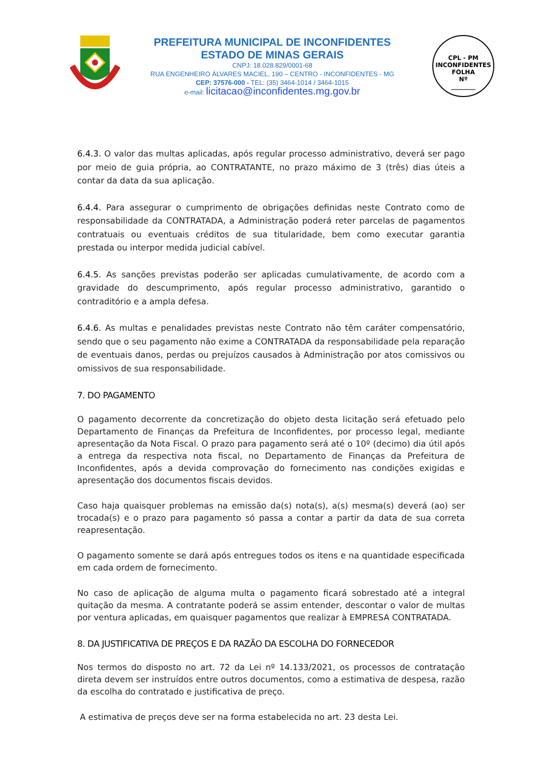PREFEITURA MUNICIPAL DE INCONFIDENTES
ESTADO DE MINAS GERAIS
CNPJ: 18.028.829/0001-68
RUA ENGENHEIRO ÁLVARES MACIEL, 190 – CENTRO - INCONFIDENTES - MG
CEP: 37576-000 - TEL: (35) 3464-1014 / 3464-1015
e-mail: licitacao@inconfidentes.mg.gov.br
CPL - PM INCONFIDENTES
FOLHA
Nº
________
6.4.3. O valor das multas aplicadas, após regular processo administrativo, deverá ser pago por meio de guia própria, ao CONTRATANTE, no prazo máximo de 3 (três) dias úteis a contar da data da sua aplicação.
6.4.4. Para assegurar o cumprimento de obrigações definidas neste Contrato como de responsabilidade da CONTRATADA, a Administração poderá reter parcelas de pagamentos contratuais ou eventuais créditos de sua titularidade, bem como executar garantia prestada ou interpor medida judicial cabível.
6.4.5. As sanções previstas poderão ser aplicadas cumulativamente, de acordo com a gravidade do descumprimento, após regular processo administrativo, garantido o contraditório e a ampla defesa.
6.4.6. As multas e penalidades previstas neste Contrato não têm caráter compensatório, sendo que o seu pagamento não exime a CONTRATADA da responsabilidade pela reparação de eventuais danos, perdas ou prejuízos causados à Administração por atos comissivos ou omissivos de sua responsabilidade.
7. DO PAGAMENTO
O pagamento decorrente da concretização do objeto desta licitação será efetuado pelo Departamento de Finanças da Prefeitura de Inconfidentes, por processo legal, mediante apresentação da Nota Fiscal. O prazo para pagamento será até o 10º (decimo) dia útil após a entrega da respectiva nota fiscal, no Departamento de Finanças da Prefeitura de Inconfidentes, após a devida comprovação do fornecimento nas condições exigidas e apresentação dos documentos fiscais devidos.
Caso haja quaisquer problemas na emissão da(s) nota(s), a(s) mesma(s) deverá (ao) ser trocada(s) e o prazo para pagamento só passa a contar a partir da data de sua correta reapresentação.
O pagamento somente se dará após entregues todos os itens e na quantidade especificada em cada ordem de fornecimento.
No caso de aplicação de alguma multa o pagamento ficará sobrestado até a integral quitação da mesma. A contratante poderá se assim entender, descontar o valor de multas por ventura aplicadas, em quaisquer pagamentos que realizar à EMPRESA CONTRATADA.
8. DA JUSTIFICATIVA DE PREÇOS E DA RAZÃO DA ESCOLHA DO FORNECEDOR
Nos termos do disposto no art. 72 da Lei nº 14.133/2021, os processos de contratação direta devem ser instruídos entre outros documentos, como a estimativa de despesa, razão da escolha do contratado e justificativa de preço.
A estimativa de preços deve ser na forma estabelecida no art. 23 desta Lei.